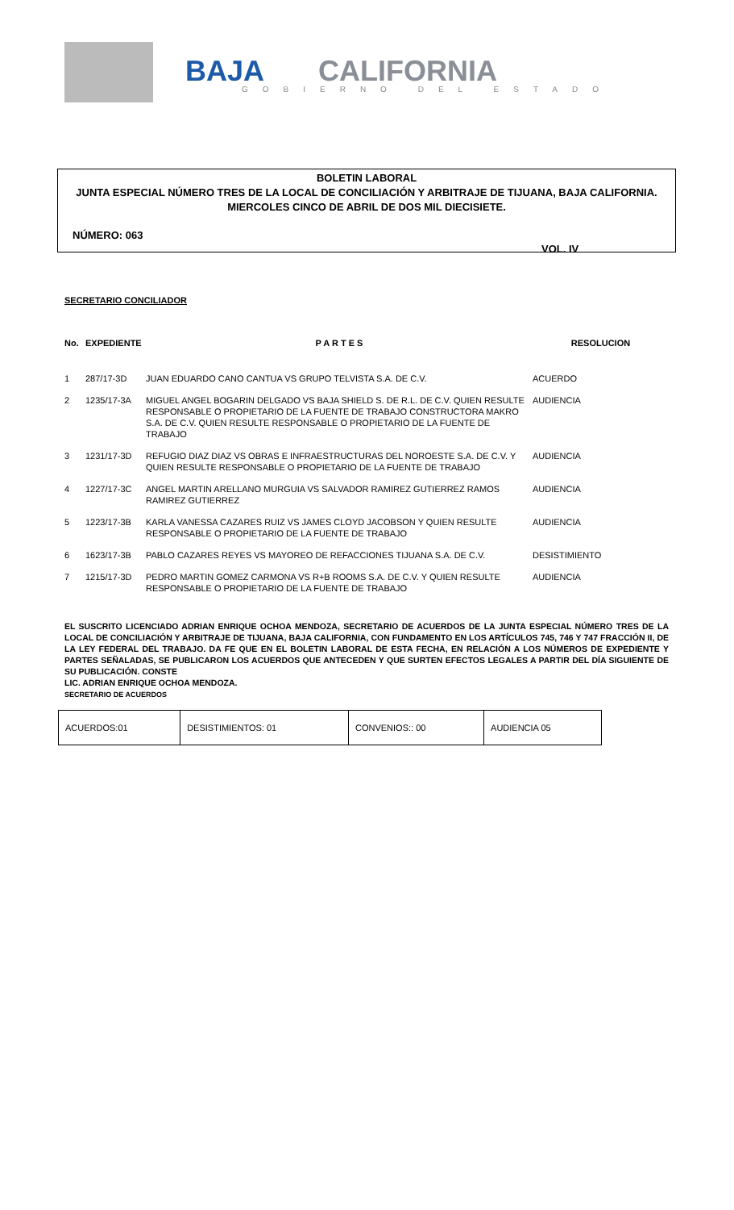BAJA
CALIFORNIA
GOBIERNO DEL ESTADO
BOLETIN LABORAL
JUNTA ESPECIAL NÚMERO TRES DE LA LOCAL DE CONCILIACIÓN Y ARBITRAJE DE TIJUANA, BAJA CALIFORNIA.
MIERCOLES CINCO DE ABRIL DE DOS MIL DIECISIETE.
NÚMERO: 063
VOL. IV
SECRETARIO CONCILIADOR
| No. | EXPEDIENTE | P A R T E S | RESOLUCION |
| --- | --- | --- | --- |
| 1 | 287/17-3D | JUAN EDUARDO CANO CANTUA VS GRUPO TELVISTA S.A. DE C.V. | ACUERDO |
| 2 | 1235/17-3A | MIGUEL ANGEL BOGARIN DELGADO VS BAJA SHIELD S. DE R.L. DE C.V. QUIEN RESULTE RESPONSABLE O PROPIETARIO DE LA FUENTE DE TRABAJO CONSTRUCTORA MAKRO S.A. DE C.V. QUIEN RESULTE RESPONSABLE O PROPIETARIO DE LA FUENTE DE TRABAJO | AUDIENCIA |
| 3 | 1231/17-3D | REFUGIO DIAZ DIAZ VS OBRAS E INFRAESTRUCTURAS DEL NOROESTE S.A. DE C.V. Y QUIEN RESULTE RESPONSABLE O PROPIETARIO DE LA FUENTE DE TRABAJO | AUDIENCIA |
| 4 | 1227/17-3C | ANGEL MARTIN ARELLANO MURGUIA VS SALVADOR RAMIREZ GUTIERREZ RAMOS RAMIREZ GUTIERREZ | AUDIENCIA |
| 5 | 1223/17-3B | KARLA VANESSA CAZARES RUIZ VS JAMES CLOYD JACOBSON Y QUIEN RESULTE RESPONSABLE O PROPIETARIO DE LA FUENTE DE TRABAJO | AUDIENCIA |
| 6 | 1623/17-3B | PABLO CAZARES REYES VS MAYOREO DE REFACCIONES TIJUANA S.A. DE C.V. | DESISTIMIENTO |
| 7 | 1215/17-3D | PEDRO MARTIN GOMEZ CARMONA VS R+B ROOMS S.A. DE C.V. Y QUIEN RESULTE RESPONSABLE O PROPIETARIO DE LA FUENTE DE TRABAJO | AUDIENCIA |
EL SUSCRITO LICENCIADO ADRIAN ENRIQUE OCHOA MENDOZA, SECRETARIO DE ACUERDOS DE LA JUNTA ESPECIAL NÚMERO TRES DE LA LOCAL DE CONCILIACIÓN Y ARBITRAJE DE TIJUANA, BAJA CALIFORNIA, CON FUNDAMENTO EN LOS ARTÍCULOS 745, 746 Y 747 FRACCIÓN II, DE LA LEY FEDERAL DEL TRABAJO. DA FE QUE EN EL BOLETIN LABORAL DE ESTA FECHA, EN RELACIÓN A LOS NÚMEROS DE EXPEDIENTE Y PARTES SEÑALADAS, SE PUBLICARON LOS ACUERDOS QUE ANTECEDEN Y QUE SURTEN EFECTOS LEGALES A PARTIR DEL DÍA SIGUIENTE DE SU PUBLICACIÓN. CONSTE
LIC. ADRIAN ENRIQUE OCHOA MENDOZA.
SECRETARIO DE ACUERDOS
| ACUERDOS:01 | DESISTIMIENTOS: 01 | CONVENIOS:: 00 | AUDIENCIA 05 |